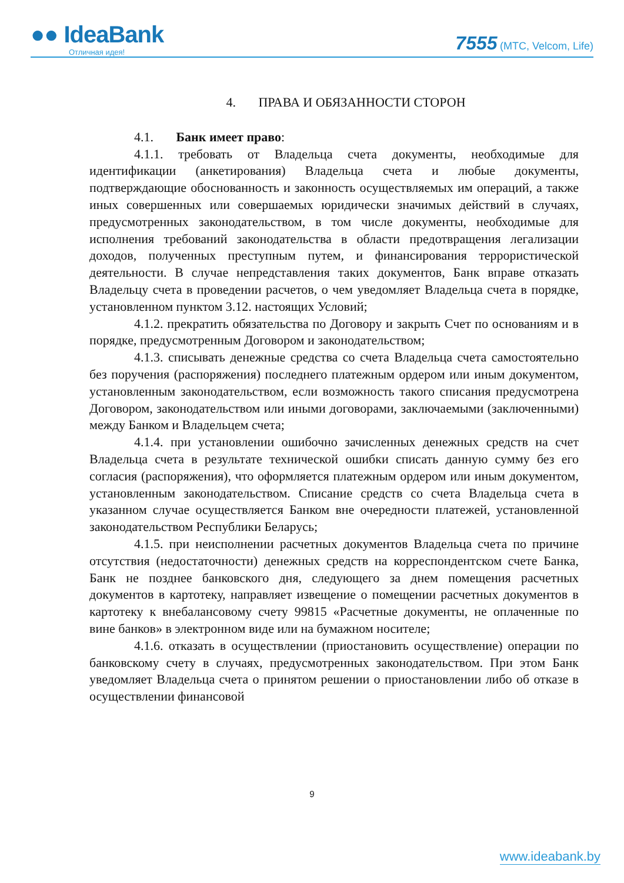●● IdeaBank
Отличная идея!
7555 (МТС, Velcom, Life)
4. ПРАВА И ОБЯЗАННОСТИ СТОРОН
4.1. Банк имеет право:
4.1.1. требовать от Владельца счета документы, необходимые для идентификации (анкетирования) Владельца счета и любые документы, подтверждающие обоснованность и законность осуществляемых им операций, а также иных совершенных или совершаемых юридически значимых действий в случаях, предусмотренных законодательством, в том числе документы, необходимые для исполнения требований законодательства в области предотвращения легализации доходов, полученных преступным путем, и финансирования террористической деятельности. В случае непредставления таких документов, Банк вправе отказать Владельцу счета в проведении расчетов, о чем уведомляет Владельца счета в порядке, установленном пунктом 3.12. настоящих Условий;
4.1.2. прекратить обязательства по Договору и закрыть Счет по основаниям и в порядке, предусмотренным Договором и законодательством;
4.1.3. списывать денежные средства со счета Владельца счета самостоятельно без поручения (распоряжения) последнего платежным ордером или иным документом, установленным законодательством, если возможность такого списания предусмотрена Договором, законодательством или иными договорами, заключаемыми (заключенными) между Банком и Владельцем счета;
4.1.4. при установлении ошибочно зачисленных денежных средств на счет Владельца счета в результате технической ошибки списать данную сумму без его согласия (распоряжения), что оформляется платежным ордером или иным документом, установленным законодательством. Списание средств со счета Владельца счета в указанном случае осуществляется Банком вне очередности платежей, установленной законодательством Республики Беларусь;
4.1.5. при неисполнении расчетных документов Владельца счета по причине отсутствия (недостаточности) денежных средств на корреспондентском счете Банка, Банк не позднее банковского дня, следующего за днем помещения расчетных документов в картотеку, направляет извещение о помещении расчетных документов в картотеку к внебалансовому счету 99815 «Расчетные документы, не оплаченные по вине банков» в электронном виде или на бумажном носителе;
4.1.6. отказать в осуществлении (приостановить осуществление) операции по банковскому счету в случаях, предусмотренных законодательством. При этом Банк уведомляет Владельца счета о принятом решении о приостановлении либо об отказе в осуществлении финансовой
9
www.ideabank.by